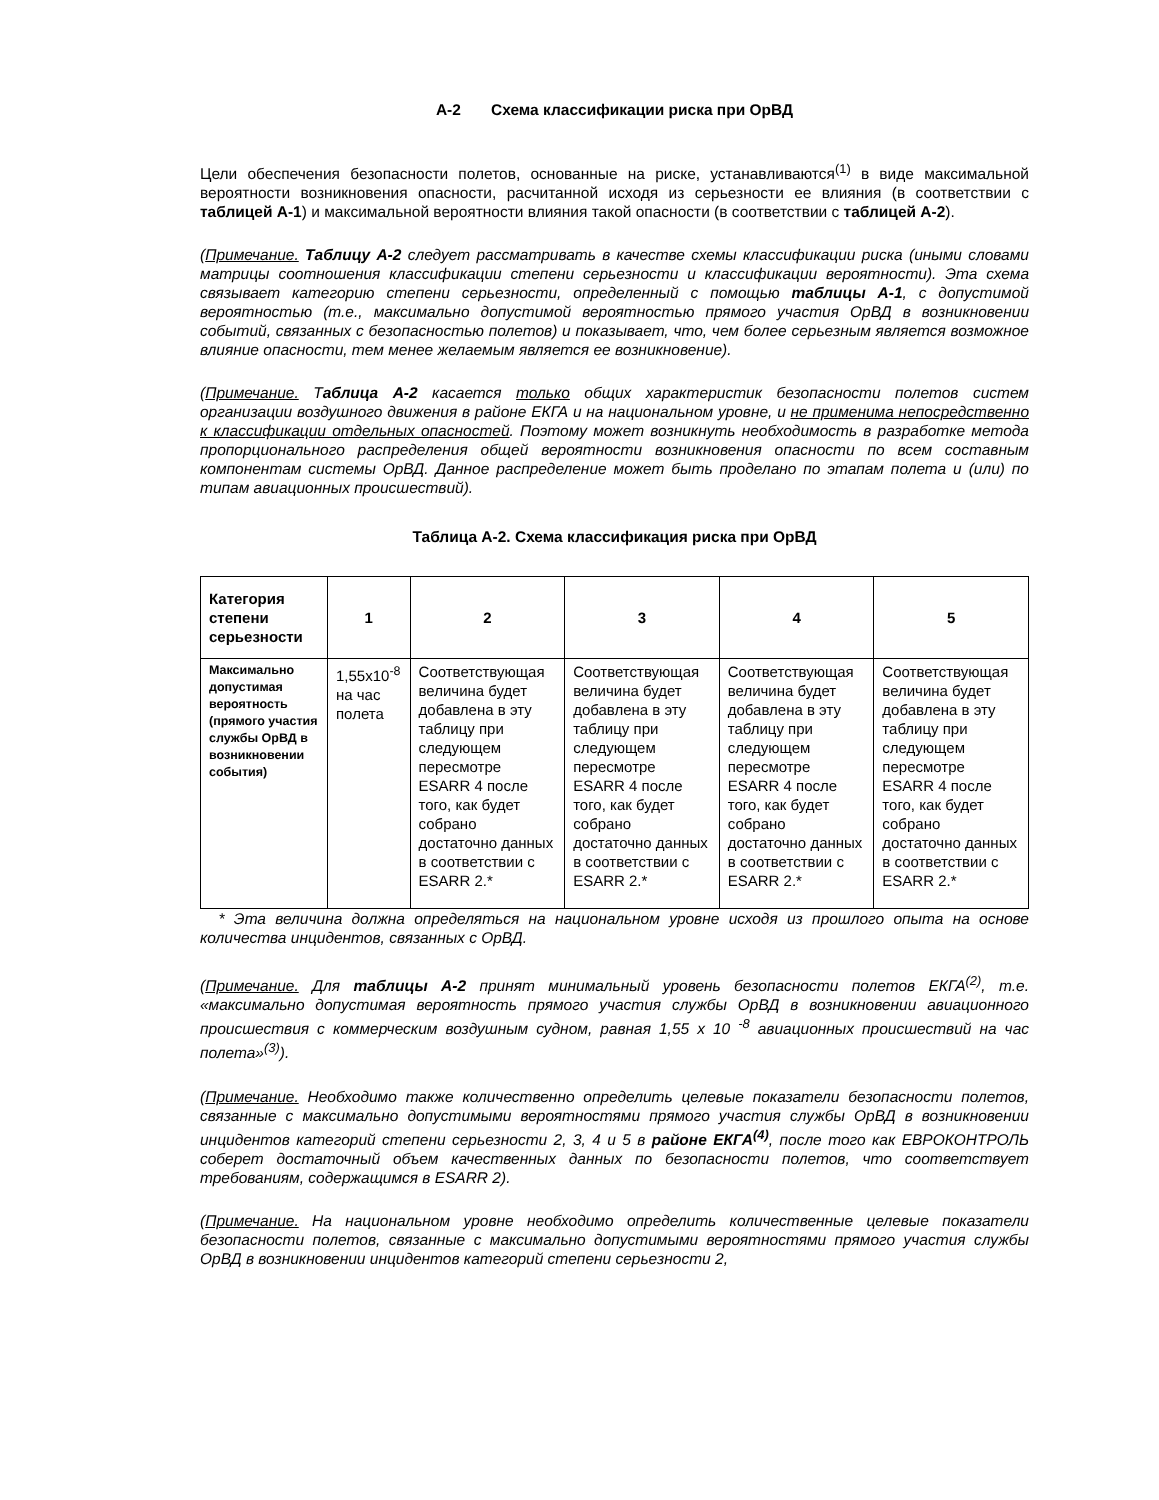А-2 Схема классификации риска при ОрВД
Цели обеспечения безопасности полетов, основанные на риске, устанавливаются<sup>(1)</sup> в виде максимальной вероятности возникновения опасности, расчитанной исходя из серьезности ее влияния (в соответствии с таблицей А-1) и максимальной вероятности влияния такой опасности (в соответствии с таблицей А-2).
(Примечание. Таблицу А-2 следует рассматривать в качестве схемы классификации риска (иными словами матрицы соотношения классификации степени серьезности и классификации вероятности). Эта схема связывает категорию степени серьезности, определенный с помощью таблицы А-1, с допустимой вероятностью (т.е., максимально допустимой вероятностью прямого участия ОрВД в возникновении событий, связанных с безопасностью полетов) и показывает, что, чем более серьезным является возможное влияние опасности, тем менее желаемым является ее возникновение).
(Примечание. Таблица А-2 касается только общих характеристик безопасности полетов систем организации воздушного движения в районе ЕКГА и на национальном уровне, и не применима непосредственно к классификации отдельных опасностей. Поэтому может возникнуть необходимость в разработке метода пропорционального распределения общей вероятности возникновения опасности по всем составным компонентам системы ОрВД. Данное распределение может быть проделано по этапам полета и (или) по типам авиационных происшествий).
Таблица А-2. Схема классификация риска при ОрВД
| Категория степени серьезности | 1 | 2 | 3 | 4 | 5 |
| --- | --- | --- | --- | --- | --- |
| Максимально допустимая вероятность (прямого участия службы ОрВД в возникновении события) | 1,55x10<sup>-8</sup> на час полета | Соответствующая величина будет добавлена в эту таблицу при следующем пересмотре ESARR 4 после того, как будет собрано достаточно данных в соответствии с ESARR 2.* | Соответствующая величина будет добавлена в эту таблицу при следующем пересмотре ESARR 4 после того, как будет собрано достаточно данных в соответствии с ESARR 2.* | Соответствующая величина будет добавлена в эту таблицу при следующем пересмотре ESARR 4 после того, как будет собрано достаточно данных в соответствии с ESARR 2.* | Соответствующая величина будет добавлена в эту таблицу при следующем пересмотре ESARR 4 после того, как будет собрано достаточно данных в соответствии с ESARR 2.* |
* Эта величина должна определяться на национальном уровне исходя из прошлого опыта на основе количества инцидентов, связанных с ОрВД.
(Примечание. Для таблицы А-2 принят минимальный уровень безопасности полетов ЕКГА<sup>(2)</sup>, т.е. «максимально допустимая вероятность прямого участия службы ОрВД в возникновении авиационного происшествия с коммерческим воздушным судном, равная 1,55 x 10 <sup>-8</sup> авиационных происшествий на час полета»<sup>(3)</sup>).
(Примечание. Необходимо также количественно определить целевые показатели безопасности полетов, связанные с максимально допустимыми вероятностями прямого участия службы ОрВД в возникновении инцидентов категорий степени серьезности 2, 3, 4 и 5 в районе ЕКГА<sup>(4)</sup>, после того как ЕВРОКОНТРОЛЬ соберет достаточный объем качественных данных по безопасности полетов, что соответствует требованиям, содержащимся в ESARR 2).
(Примечание. На национальном уровне необходимо определить количественные целевые показатели безопасности полетов, связанные с максимально допустимыми вероятностями прямого участия службы ОрВД в возникновении инцидентов категорий степени серьезности 2,